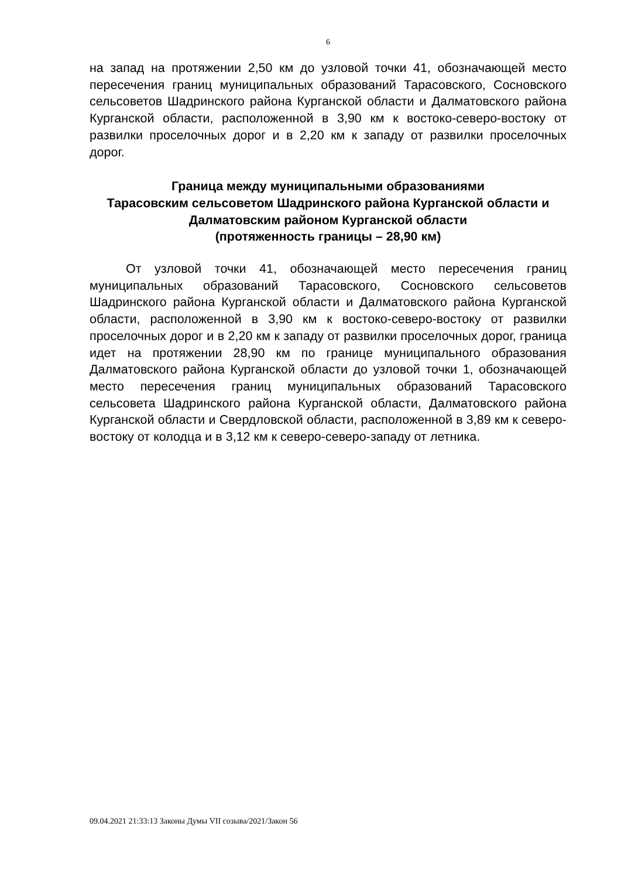6
на запад на протяжении 2,50 км до узловой точки 41, обозначающей место пересечения границ муниципальных образований Тарасовского, Сосновского сельсоветов Шадринского района Курганской области и Далматовского района Курганской области, расположенной в 3,90 км к востоко-северо-востоку от развилки проселочных дорог и в 2,20 км к западу от развилки проселочных дорог.
Граница между муниципальными образованиями
Тарасовским сельсоветом Шадринского района Курганской области и Далматовским районом Курганской области
(протяженность границы – 28,90 км)
От узловой точки 41, обозначающей место пересечения границ муниципальных образований Тарасовского, Сосновского сельсоветов Шадринского района Курганской области и Далматовского района Курганской области, расположенной в 3,90 км к востоко-северо-востоку от развилки проселочных дорог и в 2,20 км к западу от развилки проселочных дорог, граница идет на протяжении 28,90 км по границе муниципального образования Далматовского района Курганской области до узловой точки 1, обозначающей место пересечения границ муниципальных образований Тарасовского сельсовета Шадринского района Курганской области, Далматовского района Курганской области и Свердловской области, расположенной в 3,89 км к северо-востоку от колодца и в 3,12 км к северо-северо-западу от летника.
09.04.2021 21:33:13 Законы Думы VII созыва/2021/Закон 56